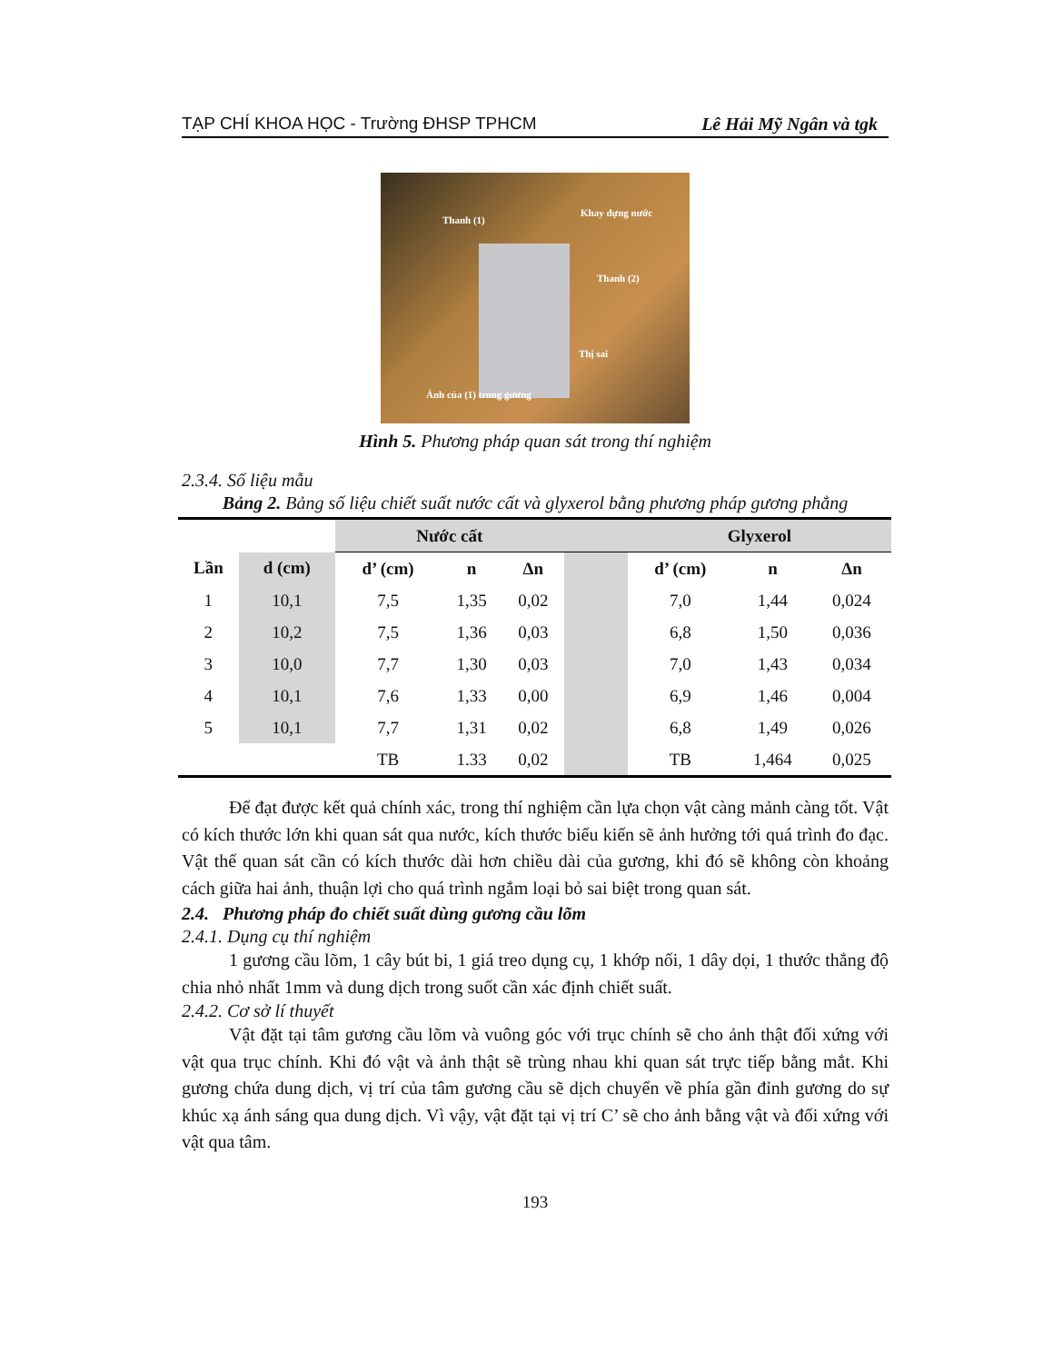TẠP CHÍ KHOA HỌC - Trường ĐHSP TPHCM Lê Hải Mỹ Ngân và tgk
Thanh (1)
Khay đựng nước
Thanh (2)
Thị sai
Ảnh của (1) trong gương
Hình 5. Phương pháp quan sát trong thí nghiệm
2.3.4. Số liệu mẫu
Bảng 2. Bảng số liệu chiết suất nước cất và glyxerol bằng phương pháp gương phẳng
| | | Nước cất | | | | Glyxerol | | |
| --- | --- | --- | --- | --- | --- | --- | --- | --- |
| Lần | d (cm) | d’ (cm) | n | Δn | | d’ (cm) | n | Δn |
| 1 | 10,1 | 7,5 | 1,35 | 0,02 | | 7,0 | 1,44 | 0,024 |
| 2 | 10,2 | 7,5 | 1,36 | 0,03 | | 6,8 | 1,50 | 0,036 |
| 3 | 10,0 | 7,7 | 1,30 | 0,03 | | 7,0 | 1,43 | 0,034 |
| 4 | 10,1 | 7,6 | 1,33 | 0,00 | | 6,9 | 1,46 | 0,004 |
| 5 | 10,1 | 7,7 | 1,31 | 0,02 | | 6,8 | 1,49 | 0,026 |
| | | TB | 1.33 | 0,02 | | TB | 1,464 | 0,025 |
Để đạt được kết quả chính xác, trong thí nghiệm cần lựa chọn vật càng mảnh càng tốt. Vật có kích thước lớn khi quan sát qua nước, kích thước biểu kiến sẽ ảnh hưởng tới quá trình đo đạc. Vật thể quan sát cần có kích thước dài hơn chiều dài của gương, khi đó sẽ không còn khoảng cách giữa hai ảnh, thuận lợi cho quá trình ngắm loại bỏ sai biệt trong quan sát.
2.4. Phương pháp đo chiết suất dùng gương cầu lõm
2.4.1. Dụng cụ thí nghiệm
1 gương cầu lõm, 1 cây bút bi, 1 giá treo dụng cụ, 1 khớp nối, 1 dây dọi, 1 thước thẳng độ chia nhỏ nhất 1mm và dung dịch trong suốt cần xác định chiết suất.
2.4.2. Cơ sở lí thuyết
Vật đặt tại tâm gương cầu lõm và vuông góc với trục chính sẽ cho ảnh thật đối xứng với vật qua trục chính. Khi đó vật và ảnh thật sẽ trùng nhau khi quan sát trực tiếp bằng mắt. Khi gương chứa dung dịch, vị trí của tâm gương cầu sẽ dịch chuyển về phía gần đỉnh gương do sự khúc xạ ánh sáng qua dung dịch. Vì vậy, vật đặt tại vị trí C’ sẽ cho ảnh bằng vật và đối xứng với vật qua tâm.
193